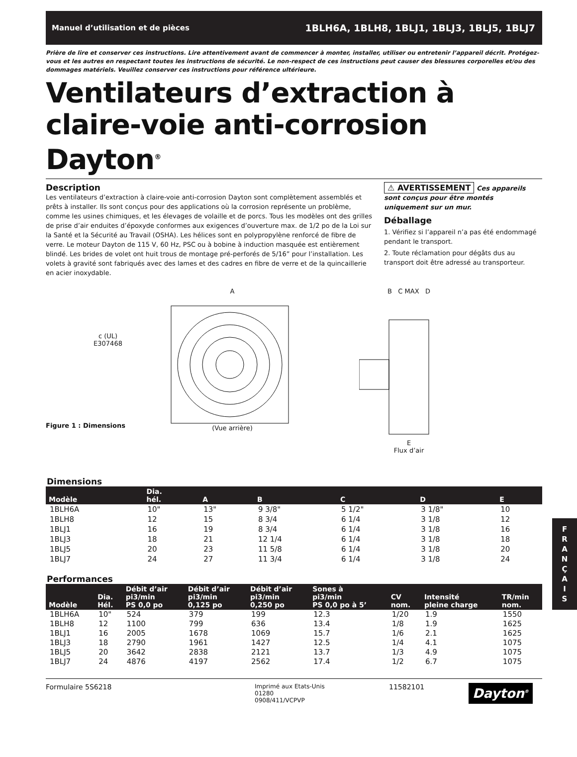Manuel d’utilisation et de pièces
1BLH6A, 1BLH8, 1BLJ1, 1BLJ3, 1BLJ5, 1BLJ7
Prière de lire et conserver ces instructions. Lire attentivement avant de commencer à monter, installer, utiliser ou entretenir l’appareil décrit. Protégez-vous et les autres en respectant toutes les instructions de sécurité. Le non-respect de ces instructions peut causer des blessures corporelles et/ou des dommages matériels. Veuillez conserver ces instructions pour référence ultérieure.
Ventilateurs d’extraction à claire-voie anti-corrosion Dayton<sup>®</sup>
Description
Les ventilateurs d’extraction à claire-voie anti-corrosion Dayton sont complètement assemblés et prêts à installer. Ils sont conçus pour des applications où la corrosion représente un problème, comme les usines chimiques, et les élevages de volaille et de porcs. Tous les modèles ont des grilles de prise d’air enduites d’époxyde conformes aux exigences d’ouverture max. de 1/2 po de la Loi sur la Santé et la Sécurité au Travail (OSHA). Les hélices sont en polypropylène renforcé de fibre de verre. Le moteur Dayton de 115 V, 60 Hz, PSC ou à bobine à induction masquée est entièrement blindé. Les brides de volet ont huit trous de montage pré-perforés de 5/16” pour l’installation. Les volets à gravité sont fabriqués avec des lames et des cadres en fibre de verre et de la quincaillerie en acier inoxydable.
⚠ AVERTISSEMENT Ces appareils sont conçus pour être montés uniquement sur un mur.
Déballage
1. Vérifiez si l’appareil n’a pas été endommagé pendant le transport.
2. Toute réclamation pour dégâts dus au transport doit être adressé au transporteur.
c (UL)
E307468
Figure 1 : Dimensions
A(Vue arrière) B C MAX DE
Flux d’air
Dimensions
| Modèle | Dia. hél. | A | B | C | D | E |
| --- | --- | --- | --- | --- | --- | --- |
| 1BLH6A | 10" | 13" | 9 3/8" | 5 1/2" | 3 1/8" | 10 |
| 1BLH8 | 12 | 15 | 8 3/4 | 6 1/4 | 3 1/8 | 12 |
| 1BLJ1 | 16 | 19 | 8 3/4 | 6 1/4 | 3 1/8 | 16 |
| 1BLJ3 | 18 | 21 | 12 1/4 | 6 1/4 | 3 1/8 | 18 |
| 1BLJ5 | 20 | 23 | 11 5/8 | 6 1/4 | 3 1/8 | 20 |
| 1BLJ7 | 24 | 27 | 11 3/4 | 6 1/4 | 3 1/8 | 24 |
Performances
| Modèle | Dia. Hél. | Débit d’air pi3/min PS 0,0 po | Débit d’air pi3/min 0,125 po | Débit d’air pi3/min 0,250 po | Sones à pi3/min PS 0,0 po à 5’ | CV nom. | Intensité pleine charge | TR/min nom. |
| --- | --- | --- | --- | --- | --- | --- | --- | --- |
| 1BLH6A | 10" | 524 | 379 | 199 | 12.3 | 1/20 | 1.9 | 1550 |
| 1BLH8 | 12 | 1100 | 799 | 636 | 13.4 | 1/8 | 1.9 | 1625 |
| 1BLJ1 | 16 | 2005 | 1678 | 1069 | 15.7 | 1/6 | 2.1 | 1625 |
| 1BLJ3 | 18 | 2790 | 1961 | 1427 | 12.5 | 1/4 | 4.1 | 1075 |
| 1BLJ5 | 20 | 3642 | 2838 | 2121 | 13.7 | 1/3 | 4.9 | 1075 |
| 1BLJ7 | 24 | 4876 | 4197 | 2562 | 17.4 | 1/2 | 6.7 | 1075 |
F
R
A
N
Ç
A
I
S
Formulaire 5S6218
Imprimé aux Etats-Unis
01280
0908/411/VCPVP
11582101
Dayton<sup>®</sup>